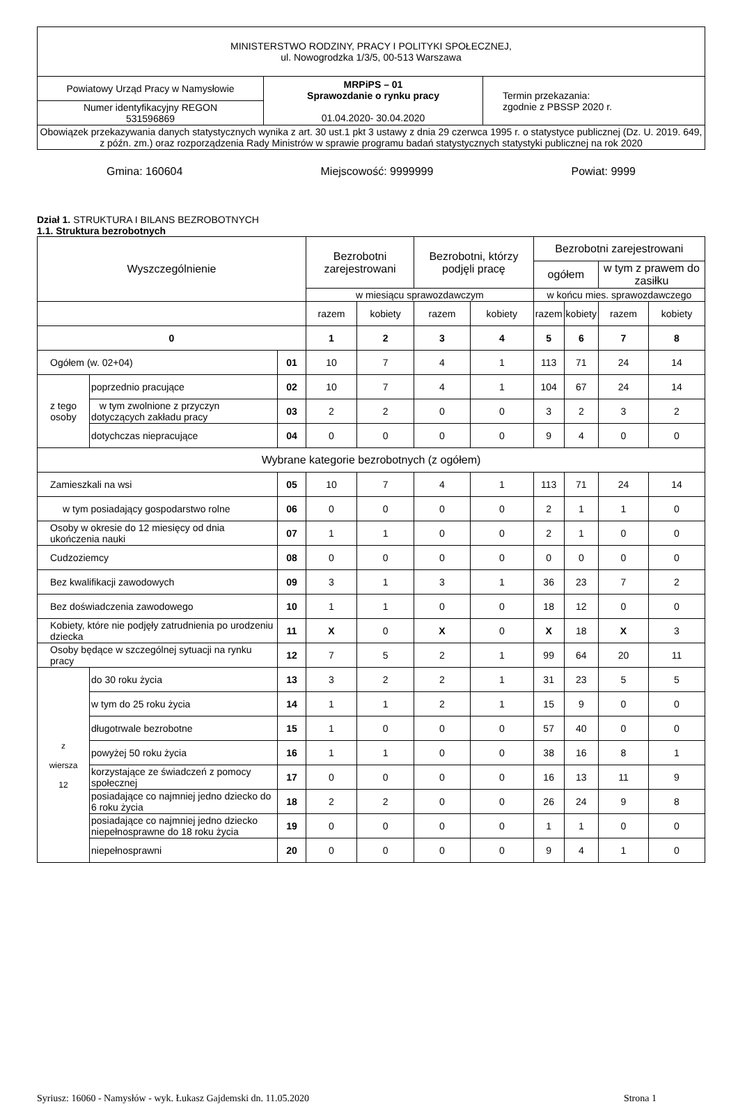| MINISTERSTWO RODZINY, PRACY I POLITYKI SPOŁECZNEJ, ul. Nowogrodzka 1/3/5, 00-513 Warszawa | | |
| Powiatowy Urząd Pracy w Namysłowie | MRPiPS – 01 Sprawozdanie o rynku pracy 01.04.2020- 30.04.2020 | Termin przekazania: zgodnie z PBSSP 2020 r. |
| Numer identyfikacyjny REGON 531596869 | | |
| Obowiązek przekazywania danych statystycznych wynika z art. 30 ust.1 pkt 3 ustawy z dnia 29 czerwca 1995 r. o statystyce publicznej (Dz. U. 2019. 649, z późn. zm.) oraz rozporządzenia Rady Ministrów w sprawie programu badań statystycznych statystyki publicznej na rok 2020 | | |
Gmina: 160604 Miejscowość: 9999999 Powiat: 9999
Dział 1. STRUKTURA I BILANS BEZROBOTNYCH
1.1. Struktura bezrobotnych
| Wyszczególnienie | | | Bezrobotni zarejestrowani | | Bezrobotni, którzy podjęli pracę | | Bezrobotni zarejestrowani | | | |
| --- | --- | --- | --- | --- | --- | --- | --- | --- | --- | --- |
| | | | | | | | ogółem | | w tym z prawem do zasiłku | |
| | | | w miesiącu sprawozdawczym | | | | w końcu mies. sprawozdawczego | | | |
| | | | razem | kobiety | razem | kobiety | razem | kobiety | razem | kobiety |
| 0 | | | 1 | 2 | 3 | 4 | 5 | 6 | 7 | 8 |
| Ogółem (w. 02+04) | | 01 | 10 | 7 | 4 | 1 | 113 | 71 | 24 | 14 |
| z tego osoby | poprzednio pracujące | 02 | 10 | 7 | 4 | 1 | 104 | 67 | 24 | 14 |
| | w tym zwolnione z przyczyn dotyczących zakładu pracy | 03 | 2 | 2 | 0 | 0 | 3 | 2 | 3 | 2 |
| | dotychczas niepracujące | 04 | 0 | 0 | 0 | 0 | 9 | 4 | 0 | 0 |
| Wybrane kategorie bezrobotnych (z ogółem) | | | | | | | | | | |
| Zamieszkali na wsi | | 05 | 10 | 7 | 4 | 1 | 113 | 71 | 24 | 14 |
| w tym posiadający gospodarstwo rolne | | 06 | 0 | 0 | 0 | 0 | 2 | 1 | 1 | 0 |
| Osoby w okresie do 12 miesięcy od dnia ukończenia nauki | | 07 | 1 | 1 | 0 | 0 | 2 | 1 | 0 | 0 |
| Cudzoziemcy | | 08 | 0 | 0 | 0 | 0 | 0 | 0 | 0 | 0 |
| Bez kwalifikacji zawodowych | | 09 | 3 | 1 | 3 | 1 | 36 | 23 | 7 | 2 |
| Bez doświadczenia zawodowego | | 10 | 1 | 1 | 0 | 0 | 18 | 12 | 0 | 0 |
| Kobiety, które nie podjęły zatrudnienia po urodzeniu dziecka | | 11 | X | 0 | X | 0 | X | 18 | X | 3 |
| Osoby będące w szczególnej sytuacji na rynku pracy | | 12 | 7 | 5 | 2 | 1 | 99 | 64 | 20 | 11 |
| z wiersza 12 | do 30 roku życia | 13 | 3 | 2 | 2 | 1 | 31 | 23 | 5 | 5 |
| | w tym do 25 roku życia | 14 | 1 | 1 | 2 | 1 | 15 | 9 | 0 | 0 |
| | długotrwale bezrobotne | 15 | 1 | 0 | 0 | 0 | 57 | 40 | 0 | 0 |
| | powyżej 50 roku życia | 16 | 1 | 1 | 0 | 0 | 38 | 16 | 8 | 1 |
| | korzystające ze świadczeń z pomocy społecznej | 17 | 0 | 0 | 0 | 0 | 16 | 13 | 11 | 9 |
| | posiadające co najmniej jedno dziecko do 6 roku życia | 18 | 2 | 2 | 0 | 0 | 26 | 24 | 9 | 8 |
| | posiadające co najmniej jedno dziecko niepełnosprawne do 18 roku życia | 19 | 0 | 0 | 0 | 0 | 1 | 1 | 0 | 0 |
| | niepełnosprawni | 20 | 0 | 0 | 0 | 0 | 9 | 4 | 1 | 0 |
Syriusz: 16060 - Namysłów - wyk. Łukasz Gajdemski dn. 11.05.2020 Strona 1